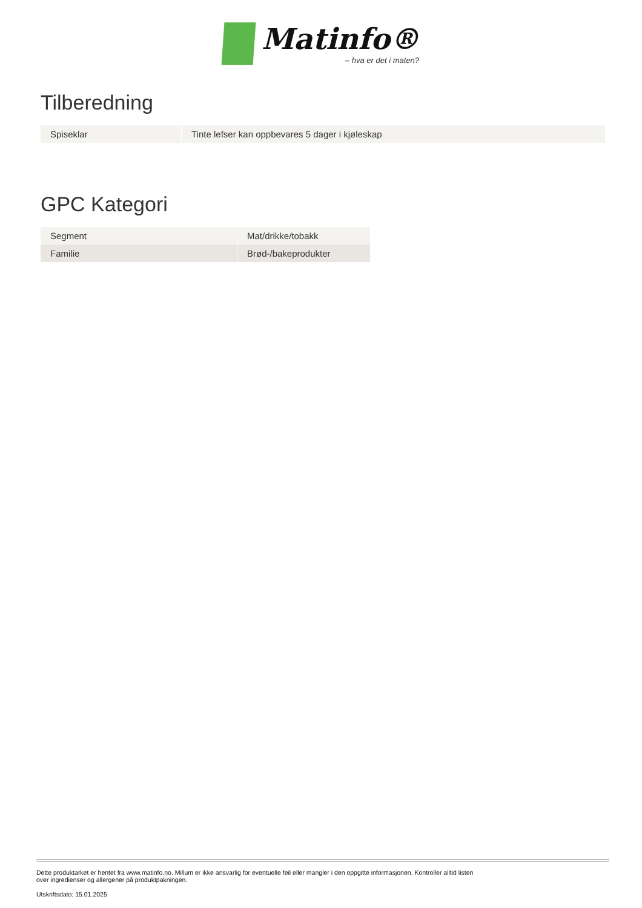Matinfo®
– hva er det i maten?
Tilberedning
| Spiseklar | Tinte lefser kan oppbevares 5 dager i kjøleskap |
GPC Kategori
| Segment | Mat/drikke/tobakk |
| Familie | Brød-/bakeprodukter |
Dette produktarket er hentet fra www.matinfo.no. Millum er ikke ansvarlig for eventuelle feil eller mangler i den oppgitte informasjonen. Kontroller alltid listen
over ingredienser og allergener på produktpakningen.
Utskriftsdato: 15.01.2025